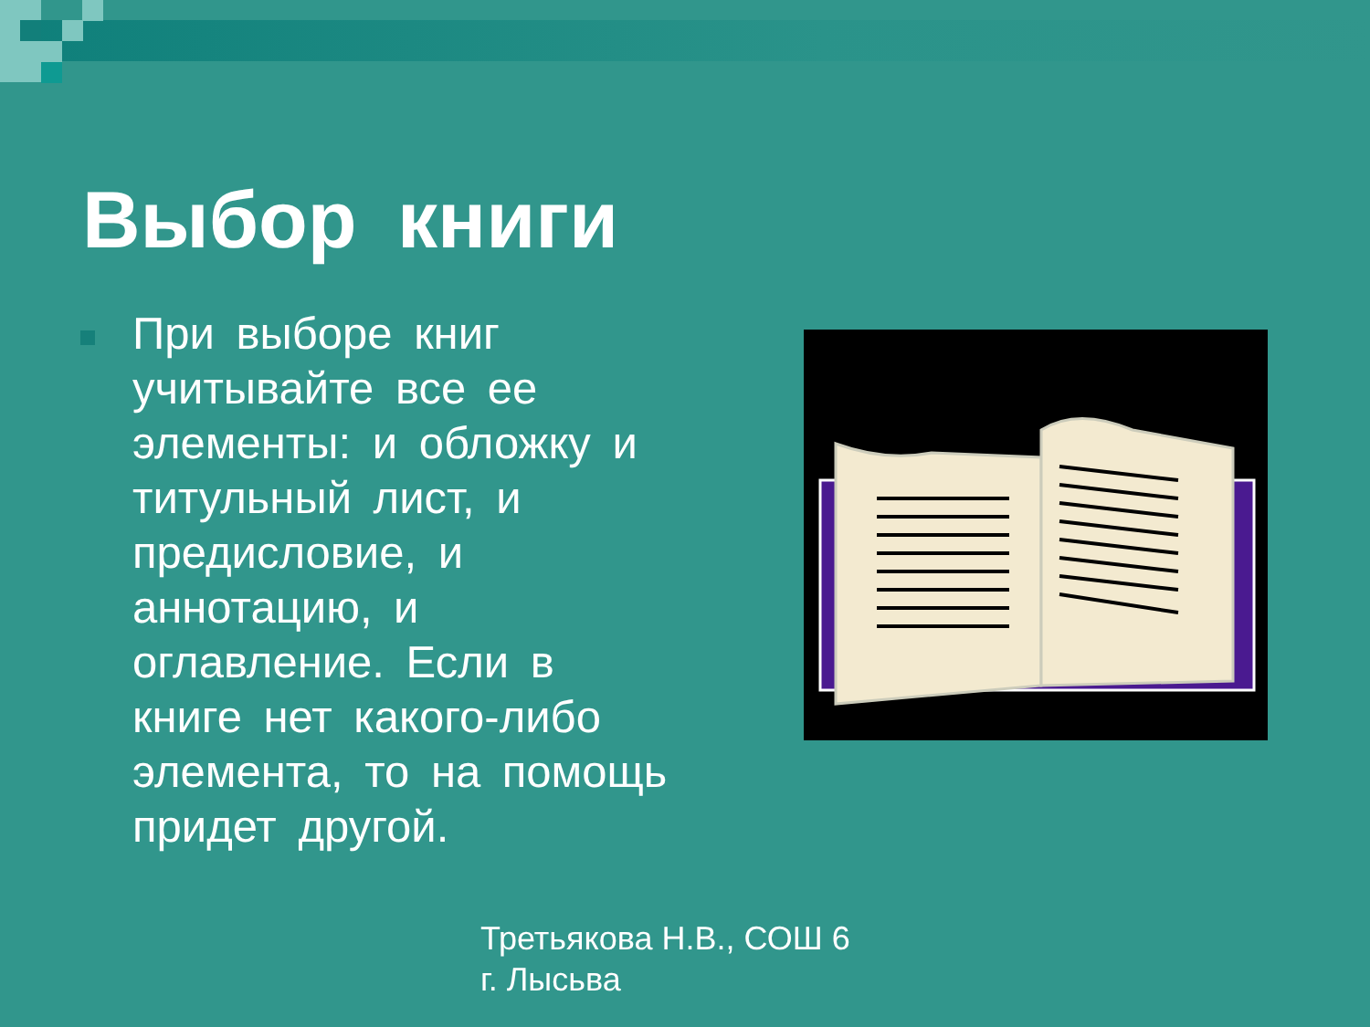Выбор книги
При выборе книг учитывайте все ее элементы: и обложку и титульный лист, и предисловие, и аннотацию, и оглавление. Если в книге нет какого-либо элемента, то на помощь придет другой.
Третьякова Н.В., СОШ 6
г. Лысьва